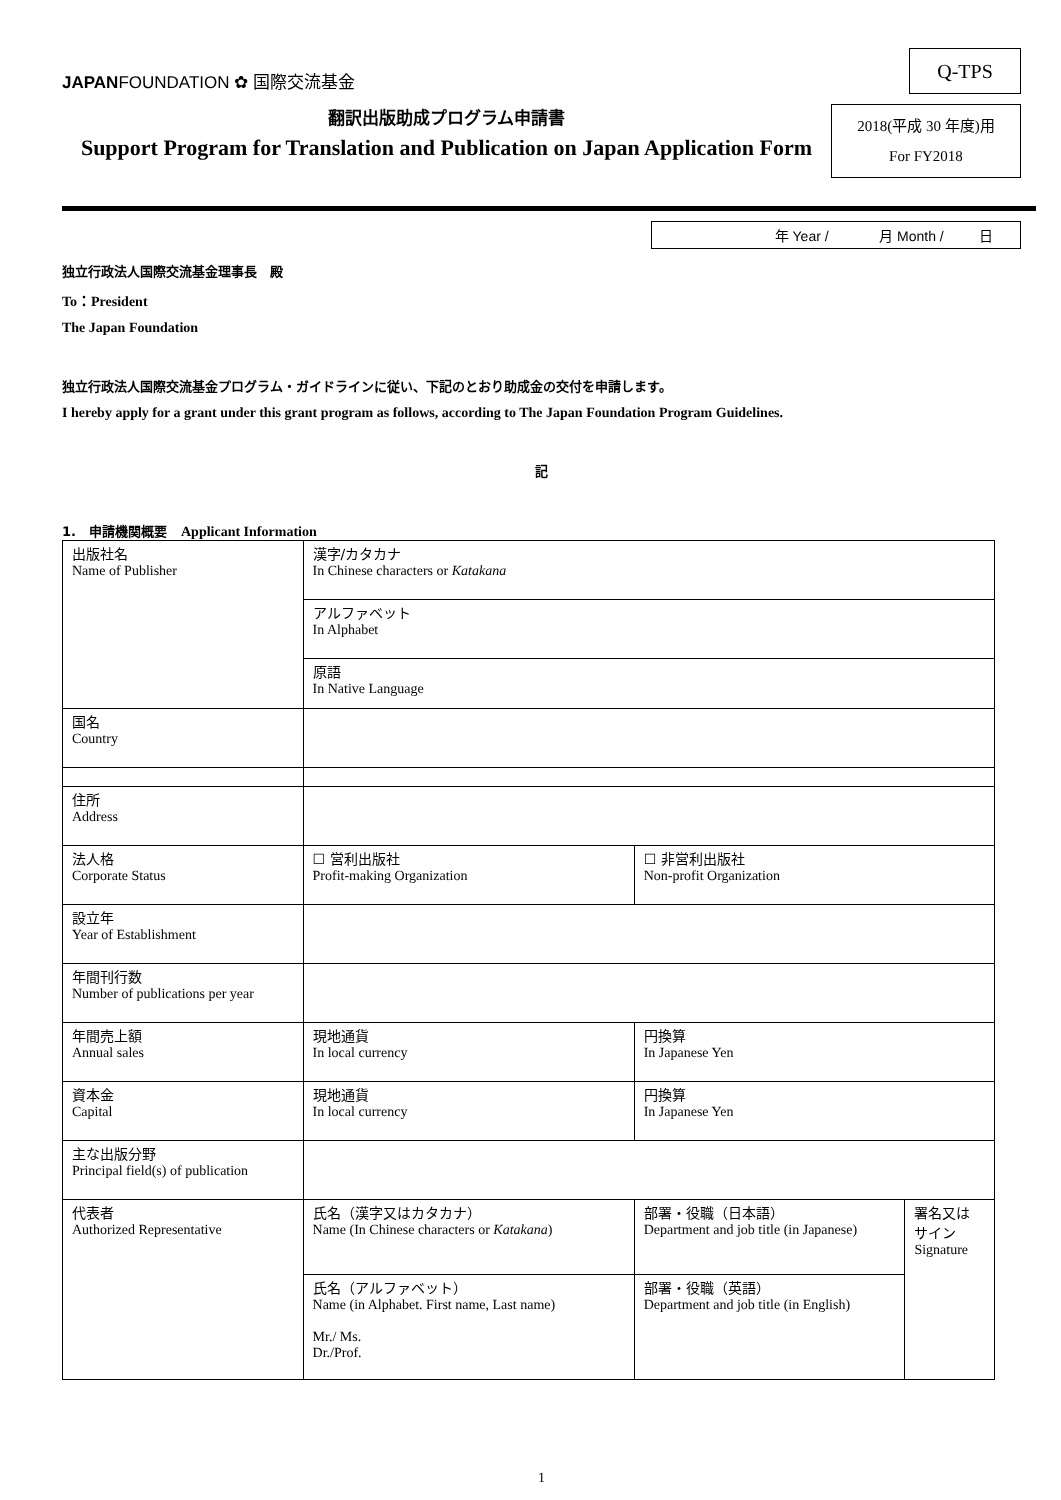JAPANFOUNDATION ✿ 国際交流基金
Q-TPS
翻訳出版助成プログラム申請書
Support Program for Translation and Publication on Japan Application Form
2018(平成 30 年度)用
For FY2018
年 Year / 月 Month / 日
独立行政法人国際交流基金理事長　殿
To：President
The Japan Foundation
独立行政法人国際交流基金プログラム・ガイドラインに従い、下記のとおり助成金の交付を申請します。
I hereby apply for a grant under this grant program as follows, according to The Japan Foundation Program Guidelines.
記
1.　申請機関概要　Applicant Information
| 出版社名 Name of Publisher | 漢字/カタカナ In Chinese characters or Katakana | | |
| | アルファベット In Alphabet | | |
| | 原語 In Native Language | | |
| 国名 Country | | | |
| 住所 Address | | | |
| 法人格 Corporate Status | ☐ 営利出版社 Profit-making Organization | ☐ 非営利出版社 Non-profit Organization | |
| 設立年 Year of Establishment | | | |
| 年間刊行数 Number of publications per year | | | |
| 年間売上額 Annual sales | 現地通貨 In local currency | 円換算 In Japanese Yen | |
| 資本金 Capital | 現地通貨 In local currency | 円換算 In Japanese Yen | |
| 主な出版分野 Principal field(s) of publication | | | |
| 代表者 Authorized Representative | 氏名（漢字又はカタカナ） Name (In Chinese characters or Katakana ) | 部署・役職（日本語） Department and job title (in Japanese) | 署名又は サイン Signature |
| | 氏名（アルファベット） Name (in Alphabet. First name, Last name) Mr./ Ms. Dr./Prof. | 部署・役職（英語） Department and job title (in English) | |
1